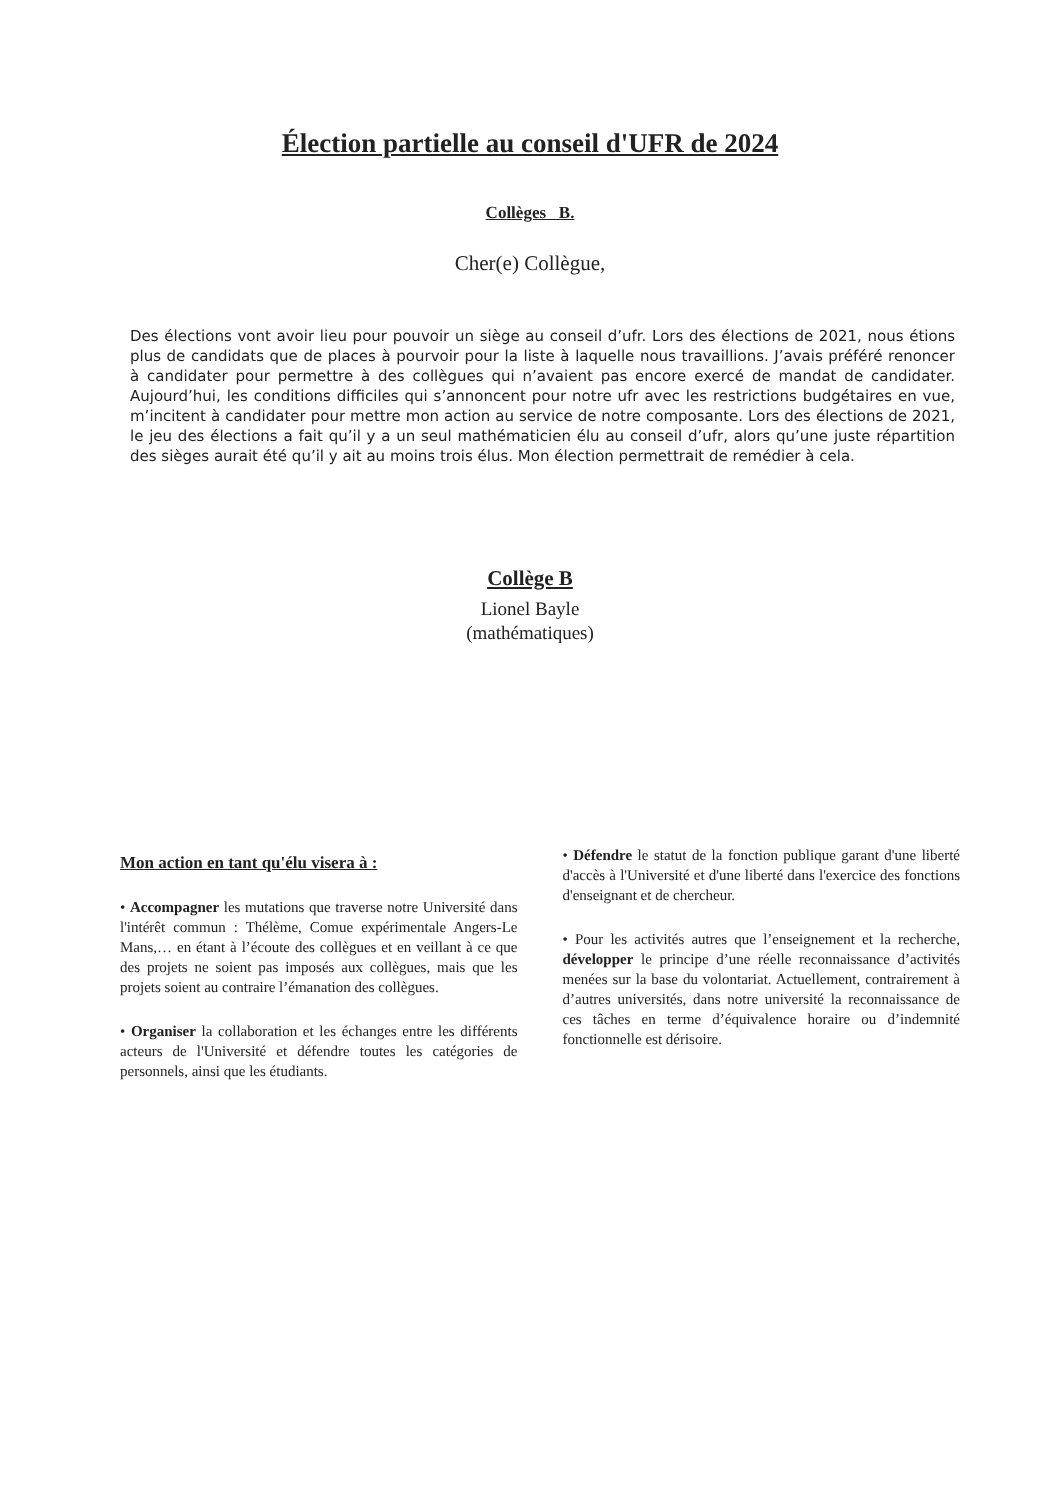Élection partielle au conseil d'UFR de 2024
Collèges B.
Cher(e) Collègue,
Des élections vont avoir lieu pour pouvoir un siège au conseil d’ufr. Lors des élections de 2021, nous étions plus de candidats que de places à pourvoir pour la liste à laquelle nous travaillions. J’avais préféré renoncer à candidater pour permettre à des collègues qui n’avaient pas encore exercé de mandat de candidater. Aujourd’hui, les conditions difficiles qui s’annoncent pour notre ufr avec les restrictions budgétaires en vue, m’incitent à candidater pour mettre mon action au service de notre composante. Lors des élections de 2021, le jeu des élections a fait qu’il y a un seul mathématicien élu au conseil d’ufr, alors qu’une juste répartition des sièges aurait été qu’il y ait au moins trois élus. Mon élection permettrait de remédier à cela.
Collège B
Lionel Bayle
(mathématiques)
Mon action en tant qu'élu visera à :
• Accompagner les mutations que traverse notre Université dans l'intérêt commun : Thélème, Comue expérimentale Angers-Le Mans,… en étant à l’écoute des collègues et en veillant à ce que des projets ne soient pas imposés aux collègues, mais que les projets soient au contraire l’émanation des collègues.
• Organiser la collaboration et les échanges entre les différents acteurs de l'Université et défendre toutes les catégories de personnels, ainsi que les étudiants.
• Défendre le statut de la fonction publique garant d'une liberté d'accès à l'Université et d'une liberté dans l'exercice des fonctions d'enseignant et de chercheur.
• Pour les activités autres que l’enseignement et la recherche, développer le principe d’une réelle reconnaissance d’activités menées sur la base du volontariat. Actuellement, contrairement à d’autres universités, dans notre université la reconnaissance de ces tâches en terme d’équivalence horaire ou d’indemnité fonctionnelle est dérisoire.